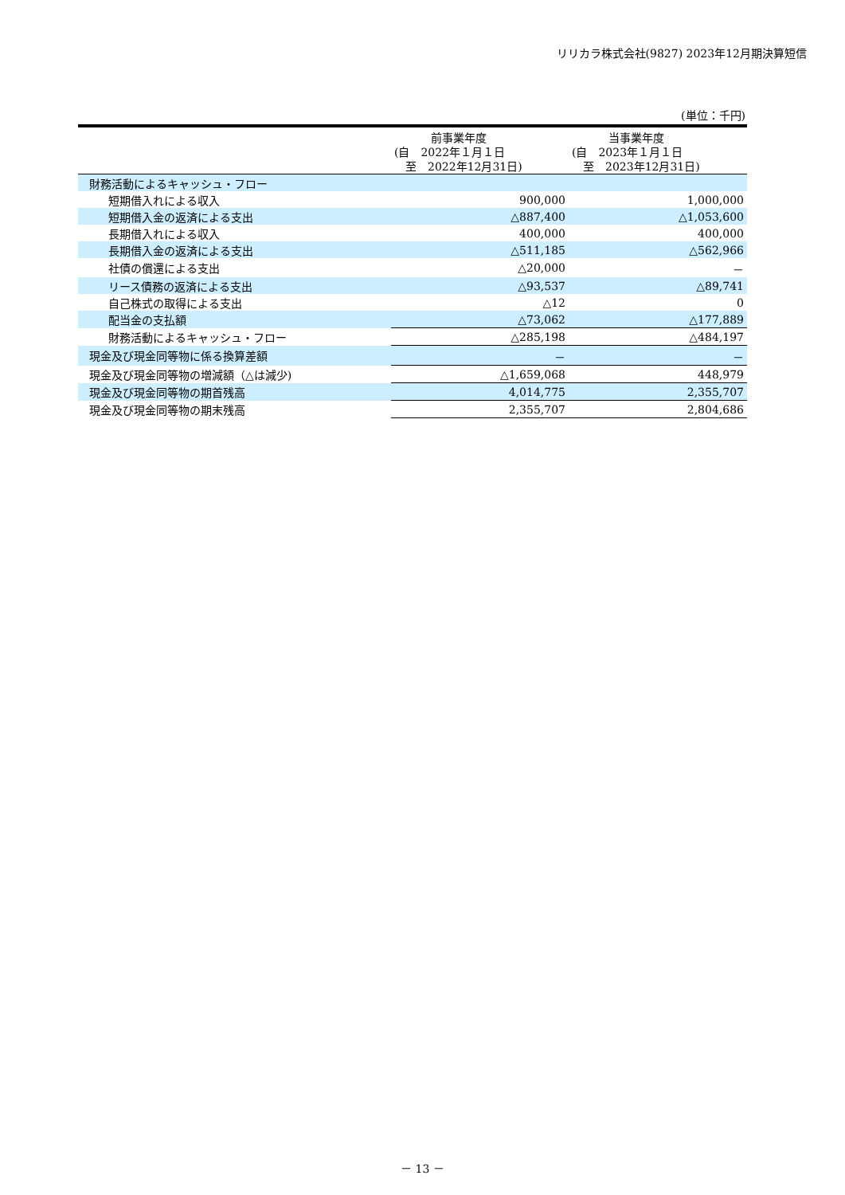リリカラ株式会社(9827) 2023年12月期決算短信
(単位：千円)
| | 前事業年度 (自 2022年１月１日 至 2022年12月31日) | 当事業年度 (自 2023年１月１日 至 2023年12月31日) |
| --- | --- | --- |
| 財務活動によるキャッシュ・フロー | | |
| 短期借入れによる収入 | 900,000 | 1,000,000 |
| 短期借入金の返済による支出 | △887,400 | △1,053,600 |
| 長期借入れによる収入 | 400,000 | 400,000 |
| 長期借入金の返済による支出 | △511,185 | △562,966 |
| 社債の償還による支出 | △20,000 | － |
| リース債務の返済による支出 | △93,537 | △89,741 |
| 自己株式の取得による支出 | △12 | 0 |
| 配当金の支払額 | △73,062 | △177,889 |
| 財務活動によるキャッシュ・フロー | △285,198 | △484,197 |
| 現金及び現金同等物に係る換算差額 | － | － |
| 現金及び現金同等物の増減額（△は減少) | △1,659,068 | 448,979 |
| 現金及び現金同等物の期首残高 | 4,014,775 | 2,355,707 |
| 現金及び現金同等物の期末残高 | 2,355,707 | 2,804,686 |
－ 13 －